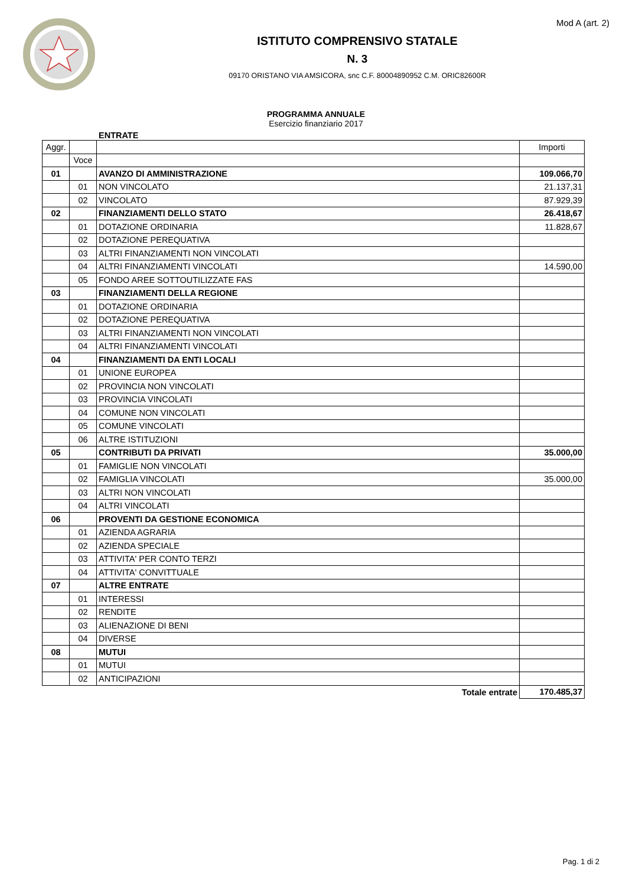Mod A (art. 2)
ISTITUTO COMPRENSIVO STATALE
N. 3
09170 ORISTANO VIA AMSICORA, snc C.F. 80004890952 C.M. ORIC82600R
PROGRAMMA ANNUALE
Esercizio finanziario 2017
ENTRATE
| Aggr. | | | Importi |
| --- | --- | --- | --- |
| | Voce | | |
| 01 | | AVANZO DI AMMINISTRAZIONE | 109.066,70 |
| | 01 | NON VINCOLATO | 21.137,31 |
| | 02 | VINCOLATO | 87.929,39 |
| 02 | | FINANZIAMENTI DELLO STATO | 26.418,67 |
| | 01 | DOTAZIONE ORDINARIA | 11.828,67 |
| | 02 | DOTAZIONE PEREQUATIVA | |
| | 03 | ALTRI FINANZIAMENTI NON VINCOLATI | |
| | 04 | ALTRI FINANZIAMENTI VINCOLATI | 14.590,00 |
| | 05 | FONDO AREE SOTTOUTILIZZATE FAS | |
| 03 | | FINANZIAMENTI DELLA REGIONE | |
| | 01 | DOTAZIONE ORDINARIA | |
| | 02 | DOTAZIONE PEREQUATIVA | |
| | 03 | ALTRI FINANZIAMENTI NON VINCOLATI | |
| | 04 | ALTRI FINANZIAMENTI VINCOLATI | |
| 04 | | FINANZIAMENTI DA ENTI LOCALI | |
| | 01 | UNIONE EUROPEA | |
| | 02 | PROVINCIA NON VINCOLATI | |
| | 03 | PROVINCIA VINCOLATI | |
| | 04 | COMUNE NON VINCOLATI | |
| | 05 | COMUNE VINCOLATI | |
| | 06 | ALTRE ISTITUZIONI | |
| 05 | | CONTRIBUTI DA PRIVATI | 35.000,00 |
| | 01 | FAMIGLIE NON VINCOLATI | |
| | 02 | FAMIGLIA VINCOLATI | 35.000,00 |
| | 03 | ALTRI NON VINCOLATI | |
| | 04 | ALTRI VINCOLATI | |
| 06 | | PROVENTI DA GESTIONE ECONOMICA | |
| | 01 | AZIENDA AGRARIA | |
| | 02 | AZIENDA SPECIALE | |
| | 03 | ATTIVITA' PER CONTO TERZI | |
| | 04 | ATTIVITA' CONVITTUALE | |
| 07 | | ALTRE ENTRATE | |
| | 01 | INTERESSI | |
| | 02 | RENDITE | |
| | 03 | ALIENAZIONE DI BENI | |
| | 04 | DIVERSE | |
| 08 | | MUTUI | |
| | 01 | MUTUI | |
| | 02 | ANTICIPAZIONI | |
| | | Totale entrate | 170.485,37 |
Pag. 1 di 2